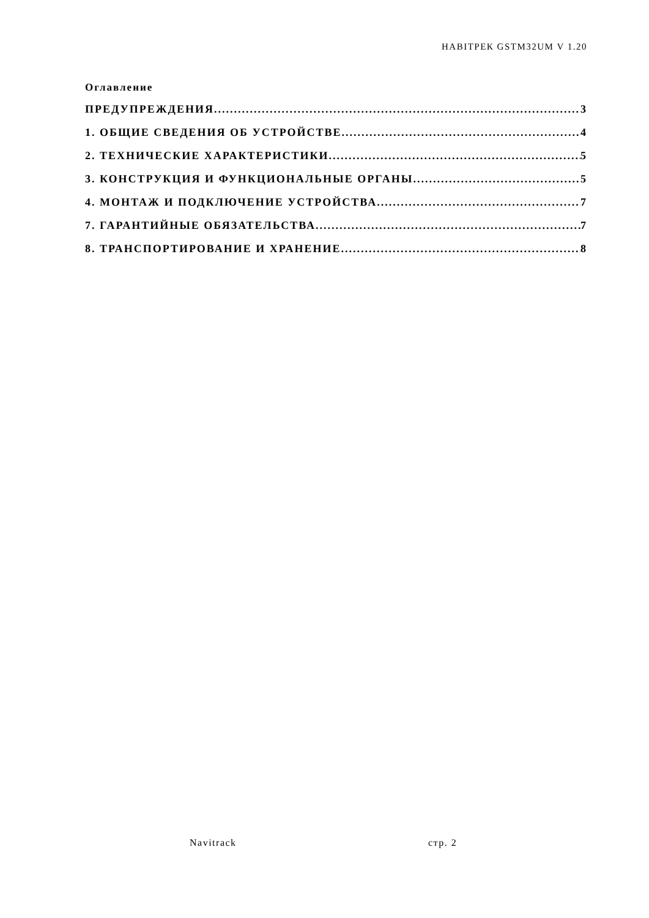НАВІТРЕК GSTM32UM V 1.20
Оглавление
ПРЕДУПРЕЖДЕНИЯ 3
1. ОБЩИЕ СВЕДЕНИЯ ОБ УСТРОЙСТВЕ 4
2. ТЕХНИЧЕСКИЕ ХАРАКТЕРИСТИКИ 5
3. КОНСТРУКЦИЯ И ФУНКЦИОНАЛЬНЫЕ ОРГАНЫ 5
4. МОНТАЖ И ПОДКЛЮЧЕНИЕ УСТРОЙСТВА. 7
7. ГАРАНТИЙНЫЕ ОБЯЗАТЕЛЬСТВА 7
8. ТРАНСПОРТИРОВАНИЕ И ХРАНЕНИЕ 8
Navitrack стр. 2